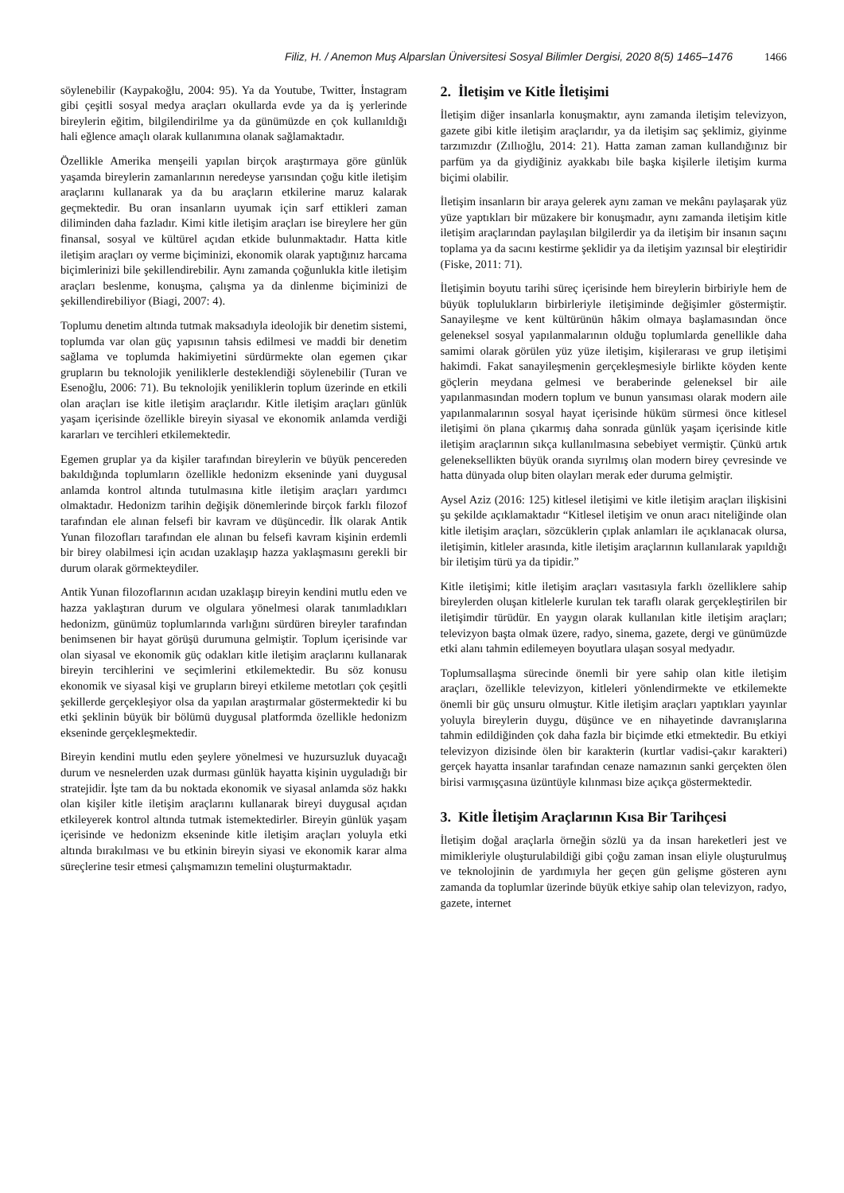Filiz, H. / Anemon Muş Alparslan Üniversitesi Sosyal Bilimler Dergisi, 2020 8(5) 1465–1476 1466
söylenebilir (Kaypakoğlu, 2004: 95). Ya da Youtube, Twitter, İnstagram gibi çeşitli sosyal medya araçları okullarda evde ya da iş yerlerinde bireylerin eğitim, bilgilendirilme ya da günümüzde en çok kullanıldığı hali eğlence amaçlı olarak kullanımına olanak sağlamaktadır.
Özellikle Amerika menşeili yapılan birçok araştırmaya göre günlük yaşamda bireylerin zamanlarının neredeyse yarısından çoğu kitle iletişim araçlarını kullanarak ya da bu araçların etkilerine maruz kalarak geçmektedir. Bu oran insanların uyumak için sarf ettikleri zaman diliminden daha fazladır. Kimi kitle iletişim araçları ise bireylere her gün finansal, sosyal ve kültürel açıdan etkide bulunmaktadır. Hatta kitle iletişim araçları oy verme biçiminizi, ekonomik olarak yaptığınız harcama biçimlerinizi bile şekillendirebilir. Aynı zamanda çoğunlukla kitle iletişim araçları beslenme, konuşma, çalışma ya da dinlenme biçiminizi de şekillendirebiliyor (Biagi, 2007: 4).
Toplumu denetim altında tutmak maksadıyla ideolojik bir denetim sistemi, toplumda var olan güç yapısının tahsis edilmesi ve maddi bir denetim sağlama ve toplumda hakimiyetini sürdürmekte olan egemen çıkar grupların bu teknolojik yeniliklerle desteklendiği söylenebilir (Turan ve Esenoğlu, 2006: 71). Bu teknolojik yeniliklerin toplum üzerinde en etkili olan araçları ise kitle iletişim araçlarıdır. Kitle iletişim araçları günlük yaşam içerisinde özellikle bireyin siyasal ve ekonomik anlamda verdiği kararları ve tercihleri etkilemektedir.
Egemen gruplar ya da kişiler tarafından bireylerin ve büyük pencereden bakıldığında toplumların özellikle hedonizm ekseninde yani duygusal anlamda kontrol altında tutulmasına kitle iletişim araçları yardımcı olmaktadır. Hedonizm tarihin değişik dönemlerinde birçok farklı filozof tarafından ele alınan felsefi bir kavram ve düşüncedir. İlk olarak Antik Yunan filozofları tarafından ele alınan bu felsefi kavram kişinin erdemli bir birey olabilmesi için acıdan uzaklaşıp hazza yaklaşmasını gerekli bir durum olarak görmekteydiler.
Antik Yunan filozoflarının acıdan uzaklaşıp bireyin kendini mutlu eden ve hazza yaklaştıran durum ve olgulara yönelmesi olarak tanımladıkları hedonizm, günümüz toplumlarında varlığını sürdüren bireyler tarafından benimsenen bir hayat görüşü durumuna gelmiştir. Toplum içerisinde var olan siyasal ve ekonomik güç odakları kitle iletişim araçlarını kullanarak bireyin tercihlerini ve seçimlerini etkilemektedir. Bu söz konusu ekonomik ve siyasal kişi ve grupların bireyi etkileme metotları çok çeşitli şekillerde gerçekleşiyor olsa da yapılan araştırmalar göstermektedir ki bu etki şeklinin büyük bir bölümü duygusal platformda özellikle hedonizm ekseninde gerçekleşmektedir.
Bireyin kendini mutlu eden şeylere yönelmesi ve huzursuzluk duyacağı durum ve nesnelerden uzak durması günlük hayatta kişinin uyguladığı bir stratejidir. İşte tam da bu noktada ekonomik ve siyasal anlamda söz hakkı olan kişiler kitle iletişim araçlarını kullanarak bireyi duygusal açıdan etkileyerek kontrol altında tutmak istemektedirler. Bireyin günlük yaşam içerisinde ve hedonizm ekseninde kitle iletişim araçları yoluyla etki altında bırakılması ve bu etkinin bireyin siyasi ve ekonomik karar alma süreçlerine tesir etmesi çalışmamızın temelini oluşturmaktadır.
2. İletişim ve Kitle İletişimi
İletişim diğer insanlarla konuşmaktır, aynı zamanda iletişim televizyon, gazete gibi kitle iletişim araçlarıdır, ya da iletişim saç şeklimiz, giyinme tarzımızdır (Zıllıoğlu, 2014: 21). Hatta zaman zaman kullandığınız bir parfüm ya da giydiğiniz ayakkabı bile başka kişilerle iletişim kurma biçimi olabilir.
İletişim insanların bir araya gelerek aynı zaman ve mekânı paylaşarak yüz yüze yaptıkları bir müzakere bir konuşmadır, aynı zamanda iletişim kitle iletişim araçlarından paylaşılan bilgilerdir ya da iletişim bir insanın saçını toplama ya da sacını kestirme şeklidir ya da iletişim yazınsal bir eleştiridir (Fiske, 2011: 71).
İletişimin boyutu tarihi süreç içerisinde hem bireylerin birbiriyle hem de büyük toplulukların birbirleriyle iletişiminde değişimler göstermiştir. Sanayileşme ve kent kültürünün hâkim olmaya başlamasından önce geleneksel sosyal yapılanmalarının olduğu toplumlarda genellikle daha samimi olarak görülen yüz yüze iletişim, kişilerarası ve grup iletişimi hakimdi. Fakat sanayileşmenin gerçekleşmesiyle birlikte köyden kente göçlerin meydana gelmesi ve beraberinde geleneksel bir aile yapılanmasından modern toplum ve bunun yansıması olarak modern aile yapılanmalarının sosyal hayat içerisinde hüküm sürmesi önce kitlesel iletişimi ön plana çıkarmış daha sonrada günlük yaşam içerisinde kitle iletişim araçlarının sıkça kullanılmasına sebebiyet vermiştir. Çünkü artık geleneksellikten büyük oranda sıyrılmış olan modern birey çevresinde ve hatta dünyada olup biten olayları merak eder duruma gelmiştir.
Aysel Aziz (2016: 125) kitlesel iletişimi ve kitle iletişim araçları ilişkisini şu şekilde açıklamaktadır “Kitlesel iletişim ve onun aracı niteliğinde olan kitle iletişim araçları, sözcüklerin çıplak anlamları ile açıklanacak olursa, iletişimin, kitleler arasında, kitle iletişim araçlarının kullanılarak yapıldığı bir iletişim türü ya da tipidir.”
Kitle iletişimi; kitle iletişim araçları vasıtasıyla farklı özelliklere sahip bireylerden oluşan kitlelerle kurulan tek taraflı olarak gerçekleştirilen bir iletişimdir türüdür. En yaygın olarak kullanılan kitle iletişim araçları; televizyon başta olmak üzere, radyo, sinema, gazete, dergi ve günümüzde etki alanı tahmin edilemeyen boyutlara ulaşan sosyal medyadır.
Toplumsallaşma sürecinde önemli bir yere sahip olan kitle iletişim araçları, özellikle televizyon, kitleleri yönlendirmekte ve etkilemekte önemli bir güç unsuru olmuştur. Kitle iletişim araçları yaptıkları yayınlar yoluyla bireylerin duygu, düşünce ve en nihayetinde davranışlarına tahmin edildiğinden çok daha fazla bir biçimde etki etmektedir. Bu etkiyi televizyon dizisinde ölen bir karakterin (kurtlar vadisi-çakır karakteri) gerçek hayatta insanlar tarafından cenaze namazının sanki gerçekten ölen birisi varmışçasına üzüntüyle kılınması bize açıkça göstermektedir.
3. Kitle İletişim Araçlarının Kısa Bir Tarihçesi
İletişim doğal araçlarla örneğin sözlü ya da insan hareketleri jest ve mimikleriyle oluşturulabildiği gibi çoğu zaman insan eliyle oluşturulmuş ve teknolojinin de yardımıyla her geçen gün gelişme gösteren aynı zamanda da toplumlar üzerinde büyük etkiye sahip olan televizyon, radyo, gazete, internet